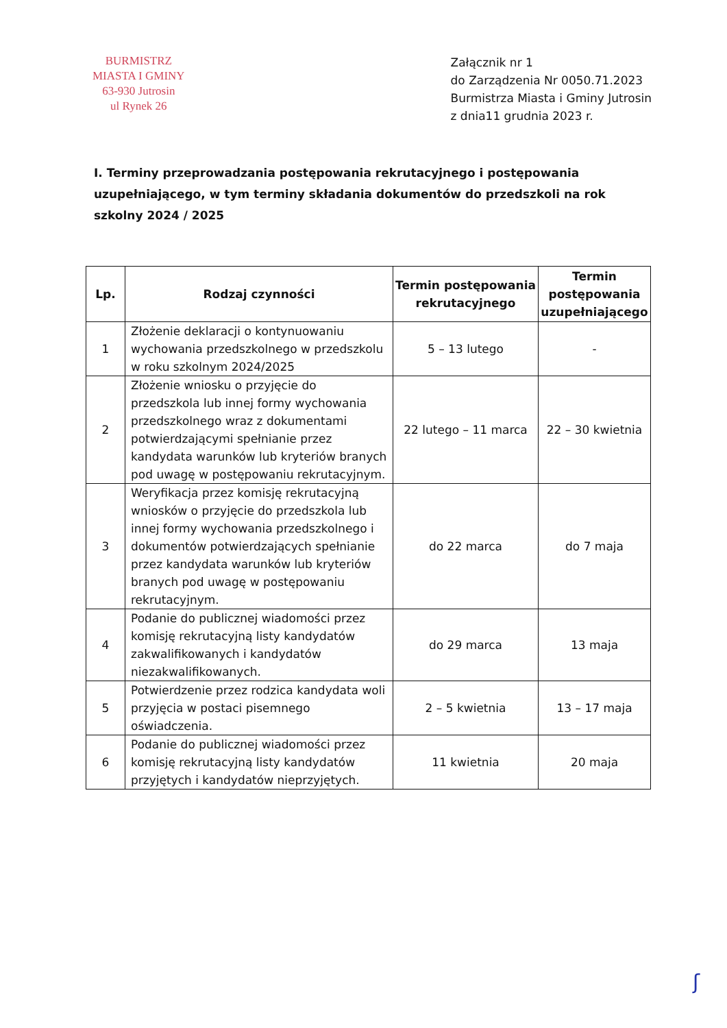BURMISTRZ
MIASTA I GMINY
63-930 Jutrosin
ul Rynek 26
Załącznik nr 1
do Zarządzenia Nr 0050.71.2023
Burmistrza Miasta i Gminy Jutrosin
z dnia11 grudnia 2023 r.
I. Terminy przeprowadzania postępowania rekrutacyjnego i postępowania uzupełniającego, w tym terminy składania dokumentów do przedszkoli na rok szkolny 2024 / 2025
| Lp. | Rodzaj czynności | Termin postępowania rekrutacyjnego | Termin postępowania uzupełniającego |
| --- | --- | --- | --- |
| 1 | Złożenie deklaracji o kontynuowaniu wychowania przedszkolnego w przedszkolu w roku szkolnym 2024/2025 | 5 – 13 lutego | - |
| 2 | Złożenie wniosku o przyjęcie do przedszkola lub innej formy wychowania przedszkolnego wraz z dokumentami potwierdzającymi spełnianie przez kandydata warunków lub kryteriów branych pod uwagę w postępowaniu rekrutacyjnym. | 22 lutego – 11 marca | 22 – 30 kwietnia |
| 3 | Weryfikacja przez komisję rekrutacyjną wniosków o przyjęcie do przedszkola lub innej formy wychowania przedszkolnego i dokumentów potwierdzających spełnianie przez kandydata warunków lub kryteriów branych pod uwagę w postępowaniu rekrutacyjnym. | do 22 marca | do 7 maja |
| 4 | Podanie do publicznej wiadomości przez komisję rekrutacyjną listy kandydatów zakwalifikowanych i kandydatów niezakwalifikowanych. | do 29 marca | 13 maja |
| 5 | Potwierdzenie przez rodzica kandydata woli przyjęcia w postaci pisemnego oświadczenia. | 2 – 5 kwietnia | 13 – 17 maja |
| 6 | Podanie do publicznej wiadomości przez komisję rekrutacyjną listy kandydatów przyjętych i kandydatów nieprzyjętych. | 11 kwietnia | 20 maja |
ʃ